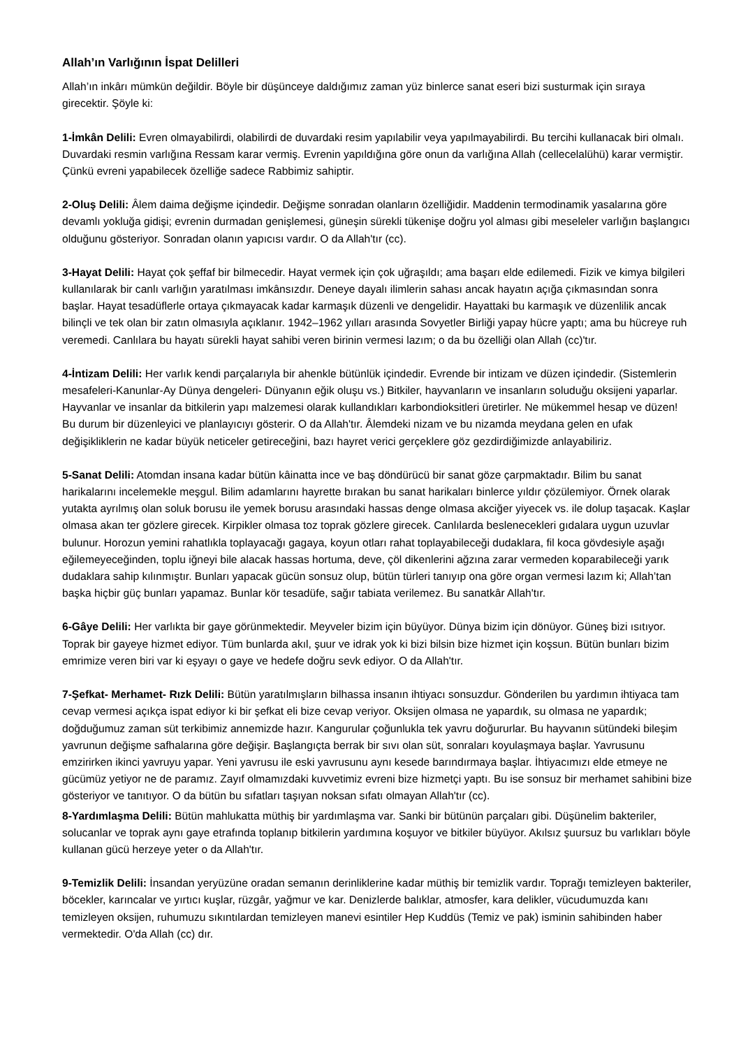Allah’ın Varlığının İspat Delilleri
Allah’ın inkârı mümkün değildir. Böyle bir düşünceye daldığımız zaman yüz binlerce sanat eseri bizi susturmak için sıraya girecektir. Şöyle ki:
1-İmkân Delili: Evren olmayabilirdi, olabilirdi de duvardaki resim yapılabilir veya yapılmayabilirdi. Bu tercihi kullanacak biri olmalı. Duvardaki resmin varlığına Ressam karar vermiş. Evrenin yapıldığına göre onun da varlığına Allah (cellecelalühü) karar vermiştir. Çünkü evreni yapabilecek özelliğe sadece Rabbimiz sahiptir.
2-Oluş Delili: Âlem daima değişme içindedir. Değişme sonradan olanların özelliğidir. Maddenin termodinamik yasalarına göre devamlı yokluğa gidişi; evrenin durmadan genişlemesi, güneşin sürekli tükenişe doğru yol alması gibi meseleler varlığın başlangıcı olduğunu gösteriyor. Sonradan olanın yapıcısı vardır. O da Allah'tır (cc).
3-Hayat Delili: Hayat çok şeffaf bir bilmecedir. Hayat vermek için çok uğraşıldı; ama başarı elde edilemedi. Fizik ve kimya bilgileri kullanılarak bir canlı varlığın yaratılması imkânsızdır. Deneye dayalı ilimlerin sahası ancak hayatın açığa çıkmasından sonra başlar. Hayat tesadüflerle ortaya çıkmayacak kadar karmaşık düzenli ve dengelidir. Hayattaki bu karmaşık ve düzenlilik ancak bilinçli ve tek olan bir zatın olmasıyla açıklanır. 1942–1962 yılları arasında Sovyetler Birliği yapay hücre yaptı; ama bu hücreye ruh veremedi. Canlılara bu hayatı sürekli hayat sahibi veren birinin vermesi lazım; o da bu özelliği olan Allah (cc)'tır.
4-İntizam Delili: Her varlık kendi parçalarıyla bir ahenkle bütünlük içindedir. Evrende bir intizam ve düzen içindedir. (Sistemlerin mesafeleri-Kanunlar-Ay Dünya dengeleri- Dünyanın eğik oluşu vs.) Bitkiler, hayvanların ve insanların soluduğu oksijeni yaparlar. Hayvanlar ve insanlar da bitkilerin yapı malzemesi olarak kullandıkları karbondioksitleri üretirler. Ne mükemmel hesap ve düzen! Bu durum bir düzenleyici ve planlayıcıyı gösterir. O da Allah'tır. Âlemdeki nizam ve bu nizamda meydana gelen en ufak değişikliklerin ne kadar büyük neticeler getireceğini, bazı hayret verici gerçeklere göz gezdirdiğimizde anlayabiliriz.
5-Sanat Delili: Atomdan insana kadar bütün kâinatta ince ve baş döndürücü bir sanat göze çarpmaktadır. Bilim bu sanat harikalarını incelemekle meşgul. Bilim adamlarını hayrette bırakan bu sanat harikaları binlerce yıldır çözülemiyor. Örnek olarak yutakta ayrılmış olan soluk borusu ile yemek borusu arasındaki hassas denge olmasa akciğer yiyecek vs. ile dolup taşacak. Kaşlar olmasa akan ter gözlere girecek. Kirpikler olmasa toz toprak gözlere girecek. Canlılarda beslenecekleri gıdalara uygun uzuvlar bulunur. Horozun yemini rahatlıkla toplayacağı gagaya, koyun otları rahat toplayabileceği dudaklara, fil koca gövdesiyle aşağı eğilemeyeceğinden, toplu iğneyi bile alacak hassas hortuma, deve, çöl dikenlerini ağzına zarar vermeden koparabileceği yarık dudaklara sahip kılınmıştır. Bunları yapacak gücün sonsuz olup, bütün türleri tanıyıp ona göre organ vermesi lazım ki; Allah’tan başka hiçbir güç bunları yapamaz. Bunlar kör tesadüfe, sağır tabiata verilemez. Bu sanatkâr Allah'tır.
6-Gâye Delili: Her varlıkta bir gaye görünmektedir. Meyveler bizim için büyüyor. Dünya bizim için dönüyor. Güneş bizi ısıtıyor. Toprak bir gayeye hizmet ediyor. Tüm bunlarda akıl, şuur ve idrak yok ki bizi bilsin bize hizmet için koşsun. Bütün bunları bizim emrimize veren biri var ki eşyayı o gaye ve hedefe doğru sevk ediyor. O da Allah'tır.
7-Şefkat- Merhamet- Rızk Delili: Bütün yaratılmışların bilhassa insanın ihtiyacı sonsuzdur. Gönderilen bu yardımın ihtiyaca tam cevap vermesi açıkça ispat ediyor ki bir şefkat eli bize cevap veriyor. Oksijen olmasa ne yapardık, su olmasa ne yapardık; doğduğumuz zaman süt terkibimiz annemizde hazır. Kangurular çoğunlukla tek yavru doğururlar. Bu hayvanın sütündeki bileşim yavrunun değişme safhalarına göre değişir. Başlangıçta berrak bir sıvı olan süt, sonraları koyulaşmaya başlar. Yavrusunu emzirirken ikinci yavruyu yapar. Yeni yavrusu ile eski yavrusunu aynı kesede barındırmaya başlar. İhtiyacımızı elde etmeye ne gücümüz yetiyor ne de paramız. Zayıf olmamızdaki kuvvetimiz evreni bize hizmetçi yaptı. Bu ise sonsuz bir merhamet sahibini bize gösteriyor ve tanıtıyor. O da bütün bu sıfatları taşıyan noksan sıfatı olmayan Allah'tır (cc).
8-Yardımlaşma Delili: Bütün mahlukatta müthiş bir yardımlaşma var. Sanki bir bütünün parçaları gibi. Düşünelim bakteriler, solucanlar ve toprak aynı gaye etrafında toplanıp bitkilerin yardımına koşuyor ve bitkiler büyüyor. Akılsız şuursuz bu varlıkları böyle kullanan gücü herzeye yeter o da Allah'tır.
9-Temizlik Delili: İnsandan yeryüzüne oradan semanın derinliklerine kadar müthiş bir temizlik vardır. Toprağı temizleyen bakteriler, böcekler, karıncalar ve yırtıcı kuşlar, rüzgâr, yağmur ve kar. Denizlerde balıklar, atmosfer, kara delikler, vücudumuzda kanı temizleyen oksijen, ruhumuzu sıkıntılardan temizleyen manevi esintiler Hep Kuddüs (Temiz ve pak) isminin sahibinden haber vermektedir. O'da Allah (cc) dır.